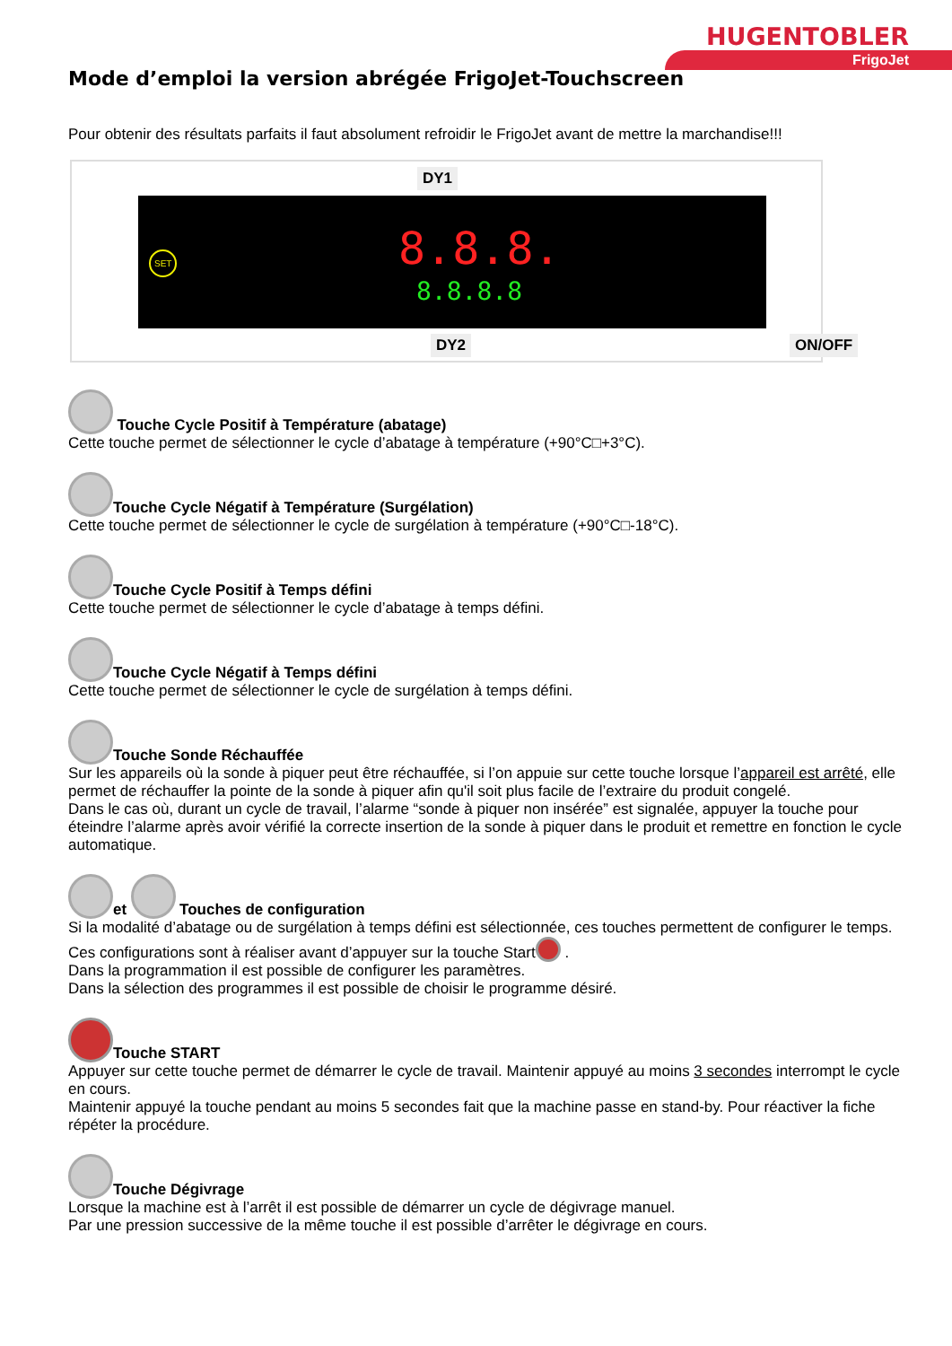HUGENTOBLER
FrigoJet
Mode d’emploi la version abrégée FrigoJet-Touchscreen
Pour obtenir des résultats parfaits il faut absolument refroidir le FrigoJet avant de mettre la marchandise!!!
DY1
SET 8.8.8.
8.8.8.8
DY2 ON/OFF
Touche Cycle Positif à Température (abatage)
Cette touche permet de sélectionner le cycle d’abatage à température (+90°C□+3°C).
Touche Cycle Négatif à Température (Surgélation)
Cette touche permet de sélectionner le cycle de surgélation à température (+90°C□-18°C).
Touche Cycle Positif à Temps défini
Cette touche permet de sélectionner le cycle d’abatage à temps défini.
Touche Cycle Négatif à Temps défini
Cette touche permet de sélectionner le cycle de surgélation à temps défini.
Touche Sonde Réchauffée
Sur les appareils où la sonde à piquer peut être réchauffée, si l’on appuie sur cette touche lorsque l’appareil est arrêté, elle permet de réchauffer la pointe de la sonde à piquer afin qu'il soit plus facile de l’extraire du produit congelé.
Dans le cas où, durant un cycle de travail, l’alarme “sonde à piquer non insérée” est signalée, appuyer la touche pour éteindre l’alarme après avoir vérifié la correcte insertion de la sonde à piquer dans le produit et remettre en fonction le cycle automatique.
et Touches de configuration
Si la modalité d’abatage ou de surgélation à temps défini est sélectionnée, ces touches permettent de configurer le temps. Ces configurations sont à réaliser avant d’appuyer sur la touche Start .
Dans la programmation il est possible de configurer les paramètres.
Dans la sélection des programmes il est possible de choisir le programme désiré.
Touche START
Appuyer sur cette touche permet de démarrer le cycle de travail. Maintenir appuyé au moins 3 secondes interrompt le cycle en cours.
Maintenir appuyé la touche pendant au moins 5 secondes fait que la machine passe en stand-by. Pour réactiver la fiche répéter la procédure.
Touche Dégivrage
Lorsque la machine est à l’arrêt il est possible de démarrer un cycle de dégivrage manuel.
Par une pression successive de la même touche il est possible d’arrêter le dégivrage en cours.